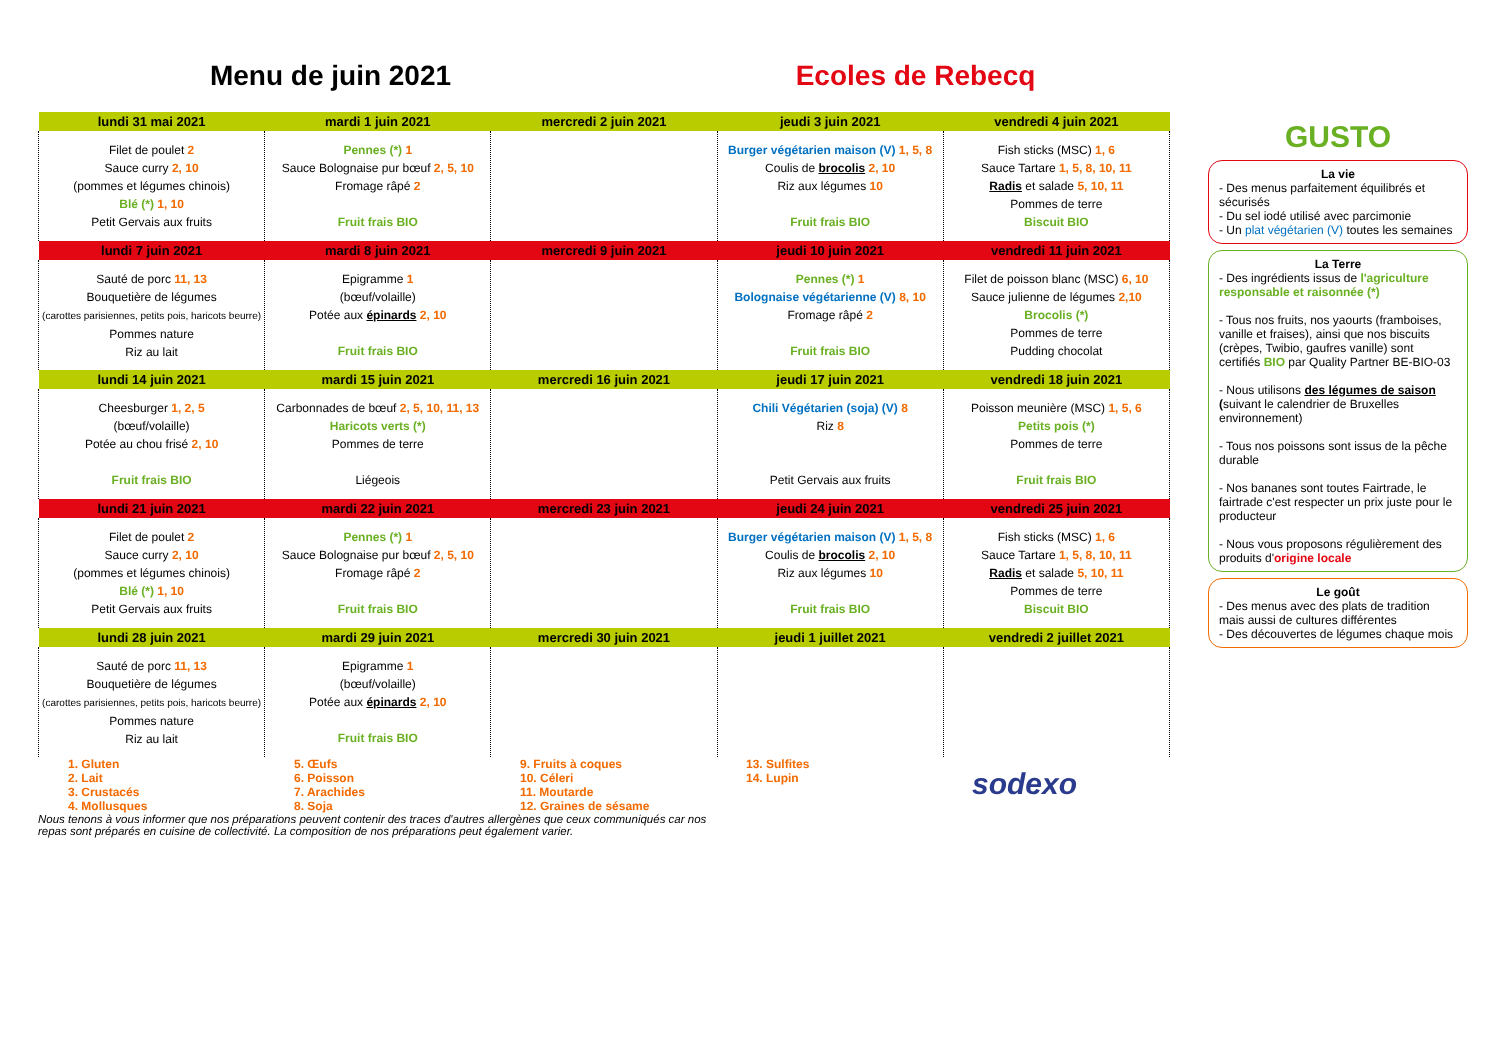Menu de juin 2021 Ecoles de Rebecq
| lundi 31 mai 2021 | mardi 1 juin 2021 | mercredi 2 juin 2021 | jeudi 3 juin 2021 | vendredi 4 juin 2021 |
| --- | --- | --- | --- | --- |
| Filet de poulet 2 Sauce curry 2, 10 (pommes et légumes chinois) Blé (*) 1, 10 Petit Gervais aux fruits | Pennes (*) 1 Sauce Bolognaise pur bœuf 2, 5, 10 Fromage râpé 2 Fruit frais BIO | | Burger végétarien maison (V) 1, 5, 8 Coulis de brocolis 2, 10 Riz aux légumes 10 Fruit frais BIO | Fish sticks (MSC) 1, 6 Sauce Tartare 1, 5, 8, 10, 11 Radis et salade 5, 10, 11 Pommes de terre Biscuit BIO |
| lundi 7 juin 2021 | mardi 8 juin 2021 | mercredi 9 juin 2021 | jeudi 10 juin 2021 | vendredi 11 juin 2021 |
| Sauté de porc 11, 13 Bouquetière de légumes (carottes parisiennes, petits pois, haricots beurre) Pommes nature Riz au lait | Epigramme 1 (bœuf/volaille) Potée aux épinards 2, 10 Fruit frais BIO | | Pennes (*) 1 Bolognaise végétarienne (V) 8, 10 Fromage râpé 2 Fruit frais BIO | Filet de poisson blanc (MSC) 6, 10 Sauce julienne de légumes 2,10 Brocolis (*) Pommes de terre Pudding chocolat |
| lundi 14 juin 2021 | mardi 15 juin 2021 | mercredi 16 juin 2021 | jeudi 17 juin 2021 | vendredi 18 juin 2021 |
| Cheesburger 1, 2, 5 (bœuf/volaille) Potée au chou frisé 2, 10 Fruit frais BIO | Carbonnades de bœuf 2, 5, 10, 11, 13 Haricots verts (*) Pommes de terre Liégeois | | Chili Végétarien (soja) (V) 8 Riz 8 Petit Gervais aux fruits | Poisson meunière (MSC) 1, 5, 6 Petits pois (*) Pommes de terre Fruit frais BIO |
| lundi 21 juin 2021 | mardi 22 juin 2021 | mercredi 23 juin 2021 | jeudi 24 juin 2021 | vendredi 25 juin 2021 |
| Filet de poulet 2 Sauce curry 2, 10 (pommes et légumes chinois) Blé (*) 1, 10 Petit Gervais aux fruits | Pennes (*) 1 Sauce Bolognaise pur bœuf 2, 5, 10 Fromage râpé 2 Fruit frais BIO | | Burger végétarien maison (V) 1, 5, 8 Coulis de brocolis 2, 10 Riz aux légumes 10 Fruit frais BIO | Fish sticks (MSC) 1, 6 Sauce Tartare 1, 5, 8, 10, 11 Radis et salade 5, 10, 11 Pommes de terre Biscuit BIO |
| lundi 28 juin 2021 | mardi 29 juin 2021 | mercredi 30 juin 2021 | jeudi 1 juillet 2021 | vendredi 2 juillet 2021 |
| Sauté de porc 11, 13 Bouquetière de légumes (carottes parisiennes, petits pois, haricots beurre) Pommes nature Riz au lait | Epigramme 1 (bœuf/volaille) Potée aux épinards 2, 10 Fruit frais BIO | | | |
1. Gluten
2. Lait
3. Crustacés
4. Mollusques
5. Œufs
6. Poisson
7. Arachides
8. Soja
9. Fruits à coques
10. Céleri
11. Moutarde
12. Graines de sésame
13. Sulfites
14. Lupin
sodexo
Nous tenons à vous informer que nos préparations peuvent contenir des traces d'autres allergènes que ceux communiqués car nos repas sont préparés en cuisine de collectivité. La composition de nos préparations peut également varier.
GUSTO
La vie
- Des menus parfaitement équilibrés et sécurisés
- Du sel iodé utilisé avec parcimonie
- Un plat végétarien (V) toutes les semaines
La Terre
- Des ingrédients issus de l'agriculture responsable et raisonnée (*)
- Tous nos fruits, nos yaourts (framboises, vanille et fraises), ainsi que nos biscuits (crèpes, Twibio, gaufres vanille) sont certifiés BIO par Quality Partner BE-BIO-03
- Nous utilisons des légumes de saison (suivant le calendrier de Bruxelles environnement)
- Tous nos poissons sont issus de la pêche durable
- Nos bananes sont toutes Fairtrade, le fairtrade c'est respecter un prix juste pour le producteur
- Nous vous proposons régulièrement des produits d'origine locale
Le goût
- Des menus avec des plats de tradition mais aussi de cultures différentes
- Des découvertes de légumes chaque mois